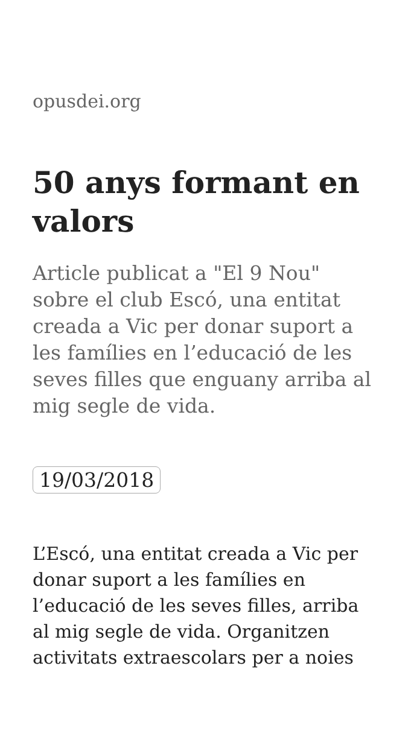opusdei.org
50 anys formant en valors
Article publicat a "El 9 Nou" sobre el club Escó, una entitat creada a Vic per donar suport a les famílies en l’educació de les seves filles que enguany arriba al mig segle de vida.
19/03/2018
L’Escó, una entitat creada a Vic per donar suport a les famílies en l’educació de les seves filles, arriba al mig segle de vida. Organitzen activitats extraescolars per a noies